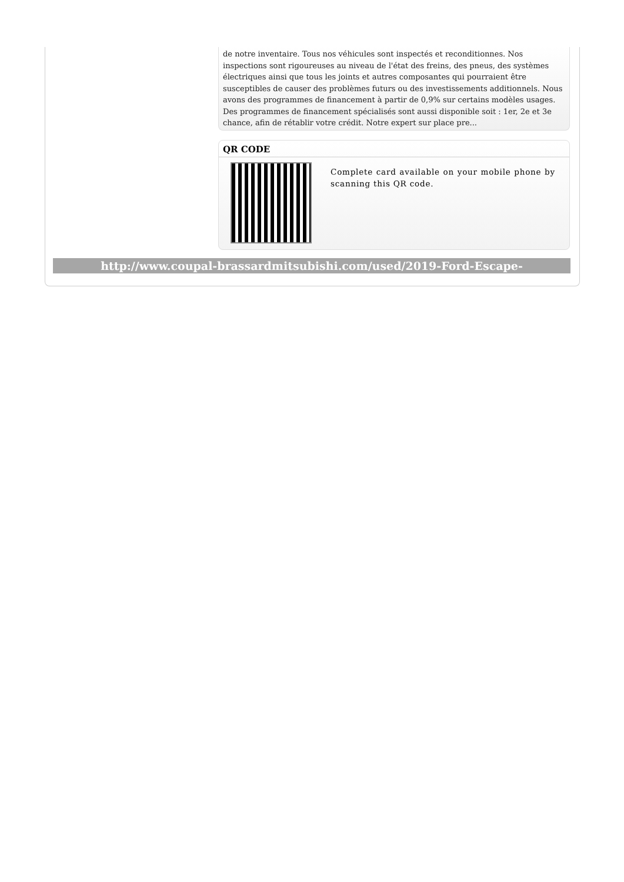de notre inventaire. Tous nos véhicules sont inspectés et reconditionnes. Nos inspections sont rigoureuses au niveau de l'état des freins, des pneus, des systèmes électriques ainsi que tous les joints et autres composantes qui pourraient être susceptibles de causer des problèmes futurs ou des investissements additionnels. Nous avons des programmes de financement à partir de 0,9% sur certains modèles usages. Des programmes de financement spécialisés sont aussi disponible soit : 1er, 2e et 3e chance, afin de rétablir votre crédit. Notre expert sur place pre...
QR CODE
Complete card available on your mobile phone by scanning this QR code.
http://www.coupal-brassardmitsubishi.com/used/2019-Ford-Escape-id8672467.html